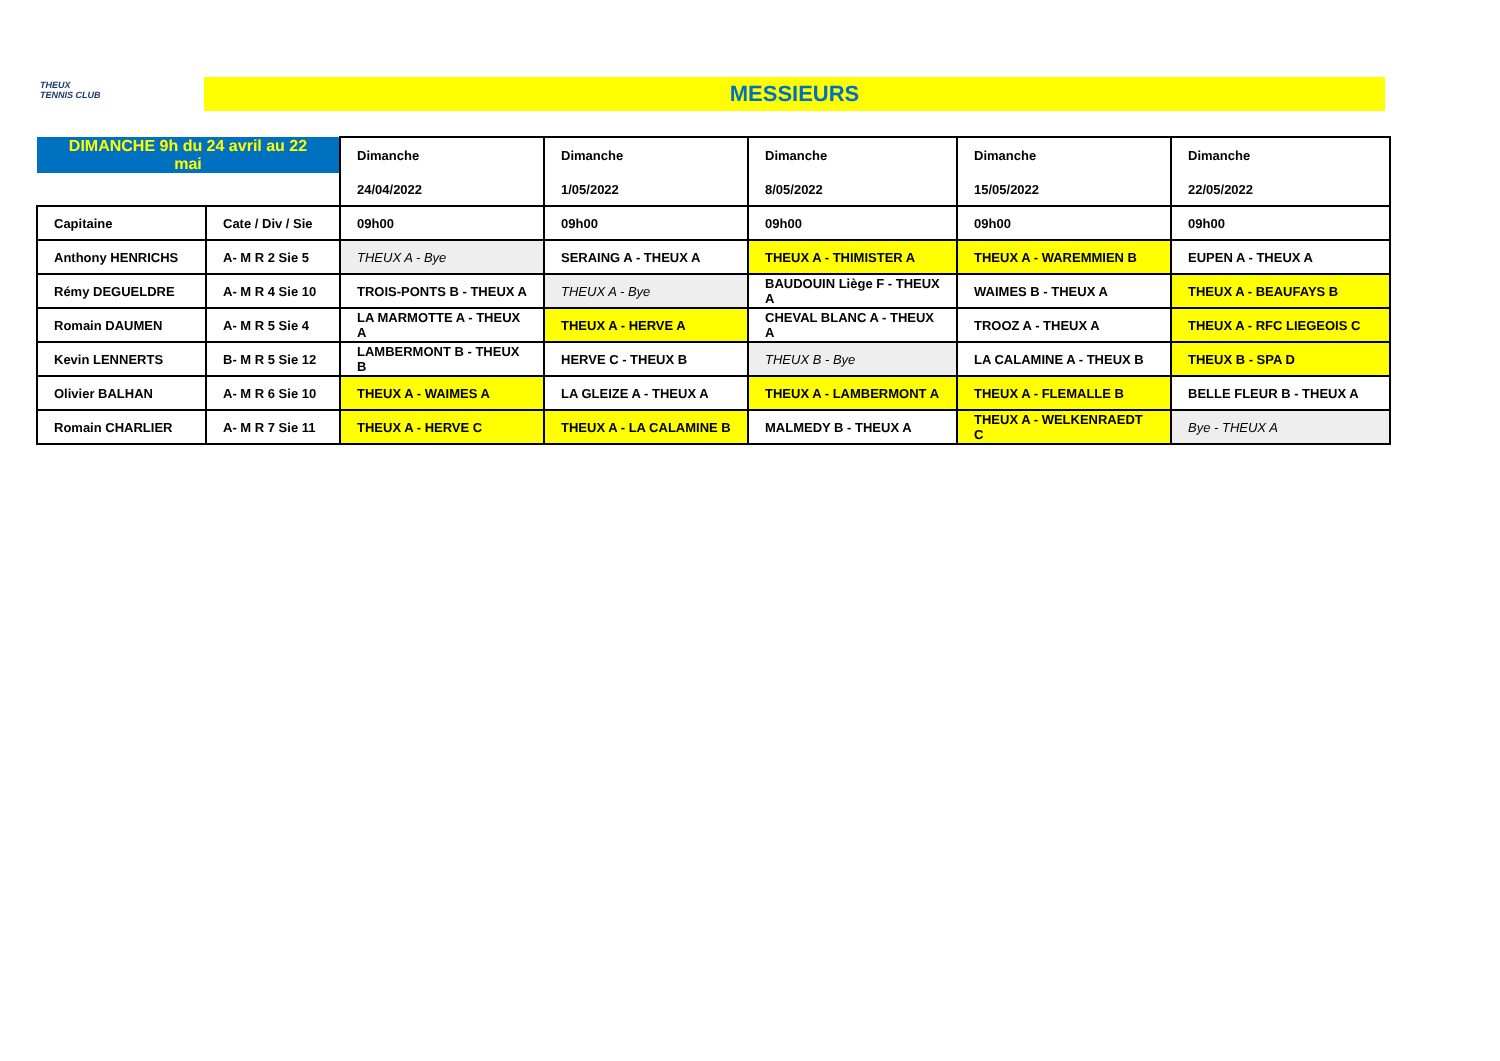THEUX
TENNIS CLUB
MESSIEURS
| DIMANCHE 9h du 24 avril au 22 mai | | Dimanche | Dimanche | Dimanche | Dimanche | Dimanche |
| --- | --- | --- | --- | --- | --- | --- |
| | | 24/04/2022 | 1/05/2022 | 8/05/2022 | 15/05/2022 | 22/05/2022 |
| Capitaine | Cate / Div / Sie | 09h00 | 09h00 | 09h00 | 09h00 | 09h00 |
| Anthony HENRICHS | A- M R 2 Sie 5 | THEUX A - Bye | SERAING A - THEUX A | THEUX A - THIMISTER A | THEUX A - WAREMMIEN B | EUPEN A - THEUX A |
| Rémy DEGUELDRE | A- M R 4 Sie 10 | TROIS-PONTS B - THEUX A | THEUX A - Bye | BAUDOUIN Liège F - THEUX A | WAIMES B - THEUX A | THEUX A - BEAUFAYS B |
| Romain DAUMEN | A- M R 5 Sie 4 | LA MARMOTTE A - THEUX A | THEUX A - HERVE A | CHEVAL BLANC A - THEUX A | TROOZ A - THEUX A | THEUX A - RFC LIEGEOIS C |
| Kevin LENNERTS | B- M R 5 Sie 12 | LAMBERMONT B - THEUX B | HERVE C - THEUX B | THEUX B - Bye | LA CALAMINE A - THEUX B | THEUX B - SPA D |
| Olivier BALHAN | A- M R 6 Sie 10 | THEUX A - WAIMES A | LA GLEIZE A - THEUX A | THEUX A - LAMBERMONT A | THEUX A - FLEMALLE B | BELLE FLEUR B - THEUX A |
| Romain CHARLIER | A- M R 7 Sie 11 | THEUX A - HERVE C | THEUX A - LA CALAMINE B | MALMEDY B - THEUX A | THEUX A - WELKENRAEDT C | Bye - THEUX A |